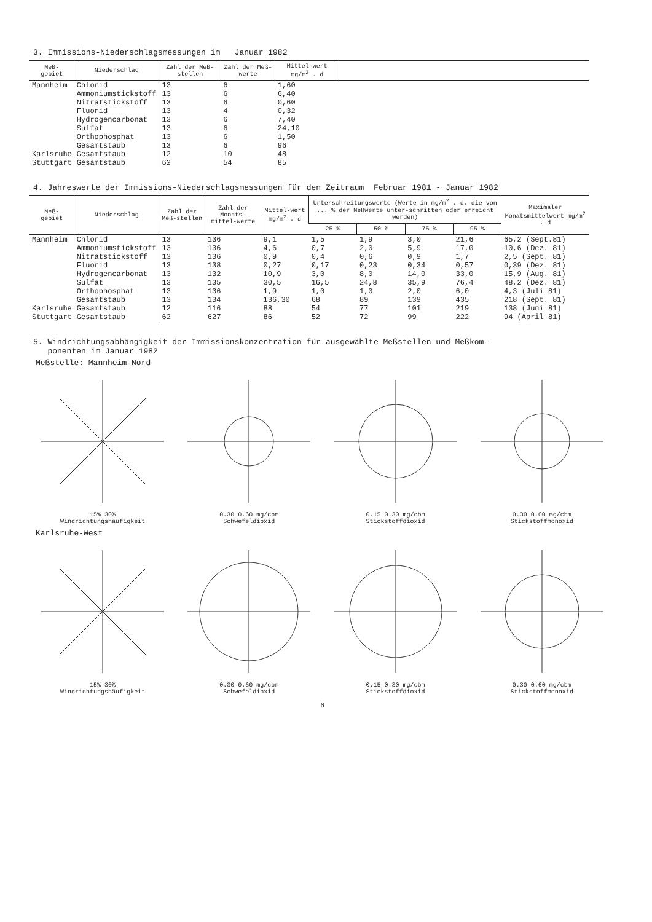3. Immissions-Niederschlagsmessungen im Januar 1982
| Meß- gebiet | Niederschlag | Zahl der Meß-stellen | Zahl der Meß-werte | Mittel-wert mg/m<sup>2</sup> . d | |
| --- | --- | --- | --- | --- | --- |
| Mannheim | Chlorid Ammoniumstickstoff Nitratstickstoff Fluorid Hydrogencarbonat Sulfat Orthophosphat Gesamtstaub | 13 13 13 13 13 13 13 13 | 6 6 6 4 6 6 6 6 | 1,60 6,40 0,60 0,32 7,40 24,10 1,50 96 | |
| Karlsruhe | Gesamtstaub | 12 | 10 | 48 | |
| Stuttgart | Gesamtstaub | 62 | 54 | 85 | |
4. Jahreswerte der Immissions-Niederschlagsmessungen für den Zeitraum Februar 1981 - Januar 1982
| Meß- gebiet | Niederschlag | Zahl der Meß-stellen | Zahl der Monats-mittel-werte | Mittel-wert mg/m<sup>2</sup> . d | Unterschreitungswerte (Werte in mg/m<sup>2</sup> . d, die von ... % der Meßwerte unter-schritten oder erreicht werden) | | | | Maximaler Monatsmittelwert mg/m<sup>2</sup> . d |
| --- | --- | --- | --- | --- | --- | --- | --- | --- | --- |
| | | | | | 25 % | 50 % | 75 % | 95 % | |
| Mannheim | Chlorid Ammoniumstickstoff Nitratstickstoff Fluorid Hydrogencarbonat Sulfat Orthophosphat Gesamtstaub | 13 13 13 13 13 13 13 13 | 136 136 136 138 132 135 136 134 | 9,1 4,6 0,9 0,27 10,9 30,5 1,9 136,30 | 1,5 0,7 0,4 0,17 3,0 16,5 1,0 68 | 1,9 2,0 0,6 0,23 8,0 24,8 1,0 89 | 3,0 5,9 0,9 0,34 14,0 35,9 2,0 139 | 21,6 17,0 1,7 0,57 33,0 76,4 6,0 435 | 65,2 (Sept.81) 10,6 (Dez. 81) 2,5 (Sept. 81) 0,39 (Dez. 81) 15,9 (Aug. 81) 48,2 (Dez. 81) 4,3 (Juli 81) 218 (Sept. 81) |
| Karlsruhe | Gesamtstaub | 12 | 116 | 88 | 54 | 77 | 101 | 219 | 138 (Juni 81) |
| Stuttgart | Gesamtstaub | 62 | 627 | 86 | 52 | 72 | 99 | 222 | 94 (April 81) |
5. Windrichtungsabhängigkeit der Immissionskonzentration für ausgewählte Meßstellen und Meßkom-
ponenten im Januar 1982
Meßstelle: Mannheim-Nord
15% 30%
Windrichtungshäufigkeit
0.30 0.60 mg/cbm
Schwefeldioxid
0.15 0.30 mg/cbm
Stickstoffdioxid
0.30 0.60 mg/cbm
Stickstoffmonoxid
Karlsruhe-West
15% 30%
Windrichtungshäufigkeit
0.30 0.60 mg/cbm
Schwefeldioxid
0.15 0.30 mg/cbm
Stickstoffdioxid
0.30 0.60 mg/cbm
Stickstoffmonoxid
6